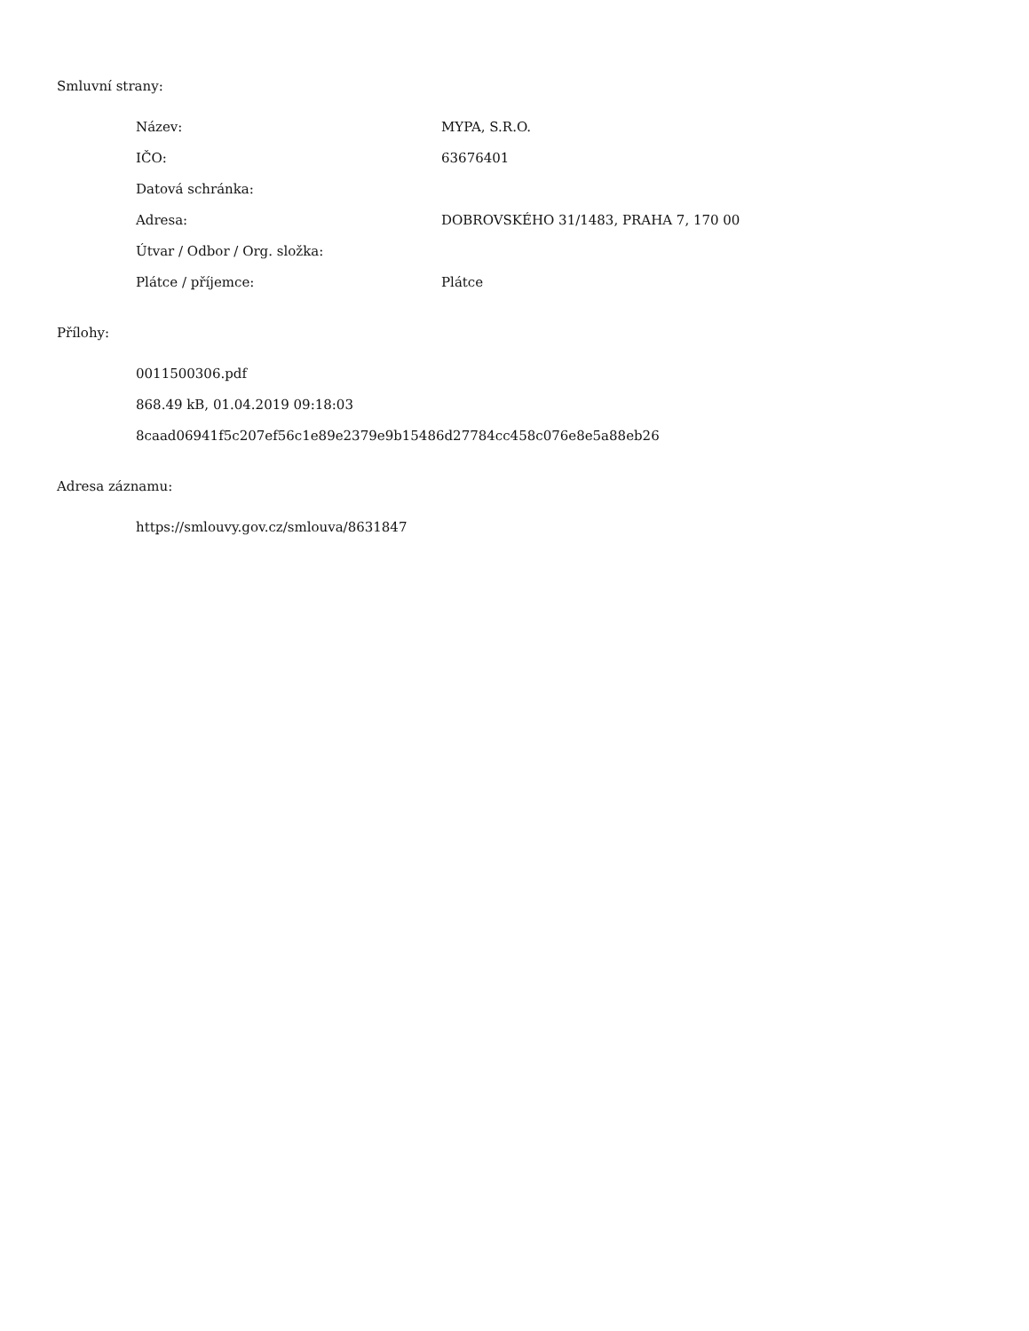Smluvní strany:
Název: MYPA, S.R.O.
IČO: 63676401
Datová schránka:
Adresa: DOBROVSKÉHO 31/1483, PRAHA 7, 170 00
Útvar / Odbor / Org. složka:
Plátce / příjemce: Plátce
Přílohy:
0011500306.pdf
868.49 kB, 01.04.2019 09:18:03
8caad06941f5c207ef56c1e89e2379e9b15486d27784cc458c076e8e5a88eb26
Adresa záznamu:
https://smlouvy.gov.cz/smlouva/8631847